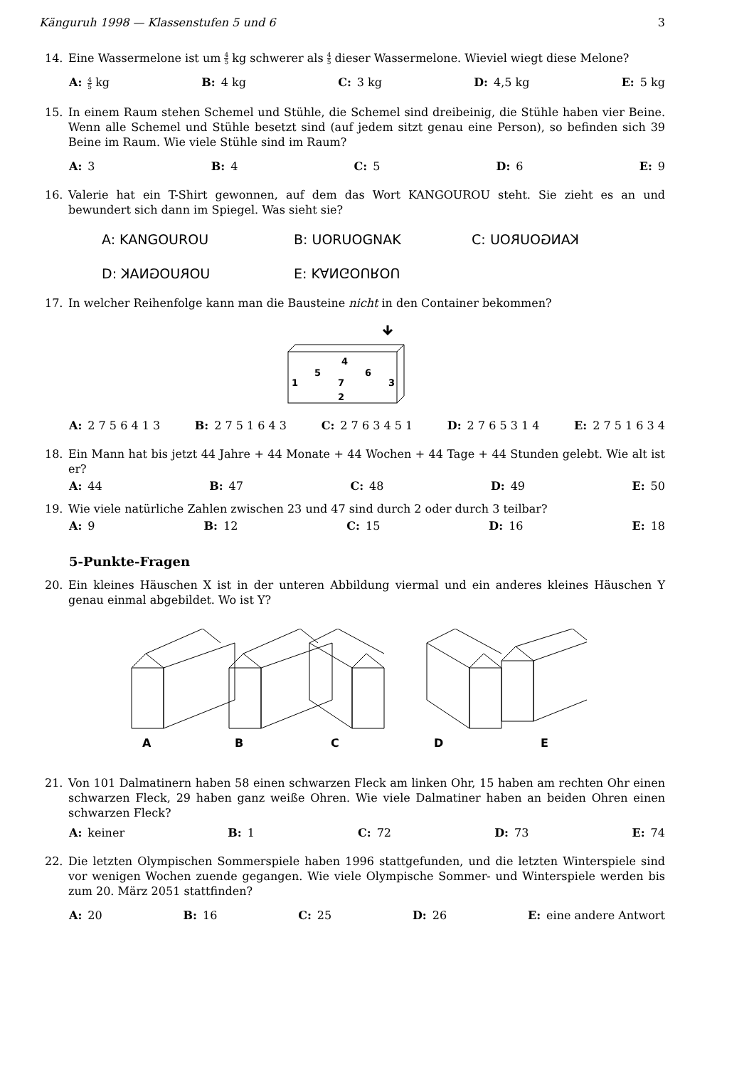Känguruh 1998 — Klassenstufen 5 und 6 3
14. Eine Wassermelone ist um 4 5 kg schwerer als 4 5 dieser Wassermelone. Wieviel wiegt diese Melone?
A: 4 5 kg B: 4 kg C: 3 kg D: 4,5 kg E: 5 kg
15. In einem Raum stehen Schemel und Stühle, die Schemel sind dreibeinig, die Stühle haben vier Beine. Wenn alle Schemel und Stühle besetzt sind (auf jedem sitzt genau eine Person), so befinden sich 39 Beine im Raum. Wie viele Stühle sind im Raum?
A: 3 B: 4 C: 5 D: 6 E: 9
16. Valerie hat ein T-Shirt gewonnen, auf dem das Wort KANGOUROU steht. Sie zieht es an und bewundert sich dann im Spiegel. Was sieht sie?
A: KANGOUROU B: UORUOGNAK C: KANGOUROU D: UORUOGNAK E: KANGOUROU
17. In welcher Reihenfolge kann man die Bausteine nicht in den Container bekommen?
4
5
6
1
7
3
2
A: 2 7 5 6 4 1 3 B: 2 7 5 1 6 4 3 C: 2 7 6 3 4 5 1 D: 2 7 6 5 3 1 4 E: 2 7 5 1 6 3 4
18. Ein Mann hat bis jetzt 44 Jahre + 44 Monate + 44 Wochen + 44 Tage + 44 Stunden gelebt. Wie alt ist er?
A: 44 B: 47 C: 48 D: 49 E: 50
19. Wie viele natürliche Zahlen zwischen 23 und 47 sind durch 2 oder durch 3 teilbar?
A: 9 B: 12 C: 15 D: 16 E: 18
5-Punkte-Fragen
20. Ein kleines Häuschen X ist in der unteren Abbildung viermal und ein anderes kleines Häuschen Y genau einmal abgebildet. Wo ist Y?
A
B
C
D
E
21. Von 101 Dalmatinern haben 58 einen schwarzen Fleck am linken Ohr, 15 haben am rechten Ohr einen schwarzen Fleck, 29 haben ganz weiße Ohren. Wie viele Dalmatiner haben an beiden Ohren einen schwarzen Fleck?
A: keiner B: 1 C: 72 D: 73 E: 74
22. Die letzten Olympischen Sommerspiele haben 1996 stattgefunden, und die letzten Winterspiele sind vor wenigen Wochen zuende gegangen. Wie viele Olympische Sommer- und Winterspiele werden bis zum 20. März 2051 stattfinden?
A: 20 B: 16 C: 25 D: 26 E: eine andere Antwort